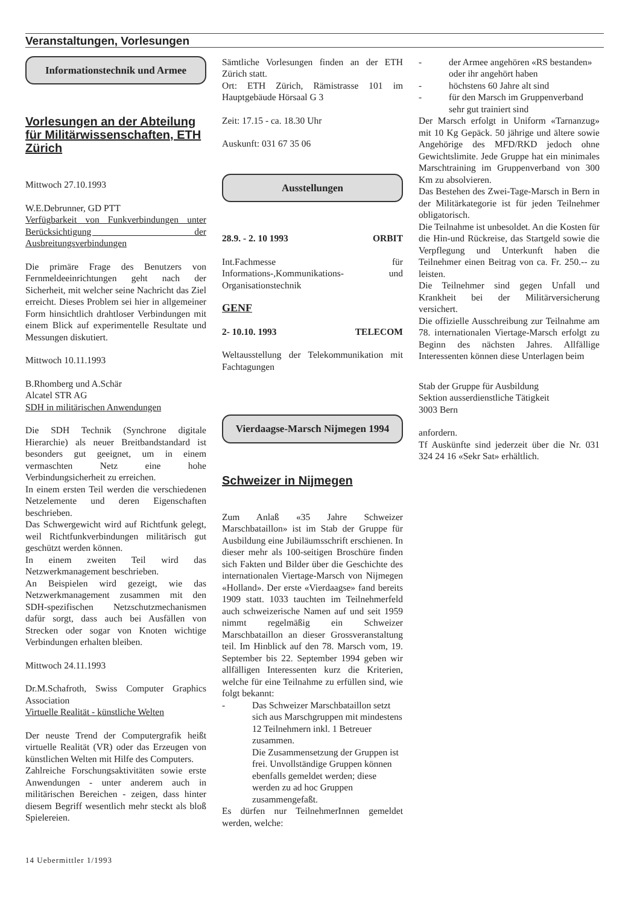Veranstaltungen, Vorlesungen
Informationstechnik und Armee
Vorlesungen an der Abteilung für Militärwissenschaften, ETH Zürich
Mittwoch 27.10.1993
W.E.Debrunner, GD PTT
Verfügbarkeit von Funkverbindungen unter Berücksichtigung der Ausbreitungsverbindungen
Die primäre Frage des Benutzers von Fernmeldeeinrichtungen geht nach der Sicherheit, mit welcher seine Nachricht das Ziel erreicht. Dieses Problem sei hier in allgemeiner Form hinsichtlich drahtloser Verbindungen mit einem Blick auf experimentelle Resultate und Messungen diskutiert.
Mittwoch 10.11.1993
B.Rhomberg und A.Schär
Alcatel STR AG
SDH in militärischen Anwendungen
Die SDH Technik (Synchrone digitale Hierarchie) als neuer Breitbandstandard ist besonders gut geeignet, um in einem vermaschten Netz eine hohe Verbindungsicherheit zu erreichen.
In einem ersten Teil werden die verschiedenen Netzelemente und deren Eigenschaften beschrieben.
Das Schwergewicht wird auf Richtfunk gelegt, weil Richtfunkverbindungen militärisch gut geschützt werden können.
In einem zweiten Teil wird das Netzwerkmanagement beschrieben.
An Beispielen wird gezeigt, wie das Netzwerkmanagement zusammen mit den SDH-spezifischen Netzschutzmechanismen dafür sorgt, dass auch bei Ausfällen von Strecken oder sogar von Knoten wichtige Verbindungen erhalten bleiben.
Mittwoch 24.11.1993
Dr.M.Schafroth, Swiss Computer Graphics Association
Virtuelle Realität - künstliche Welten
Der neuste Trend der Computergrafik heißt virtuelle Realität (VR) oder das Erzeugen von künstlichen Welten mit Hilfe des Computers.
Zahlreiche Forschungsaktivitäten sowie erste Anwendungen - unter anderem auch in militärischen Bereichen - zeigen, dass hinter diesem Begriff wesentlich mehr steckt als bloß Spielereien.
Sämtliche Vorlesungen finden an der ETH Zürich statt.
Ort: ETH Zürich, Rämistrasse 101 im Hauptgebäude Hörsaal G 3
Zeit: 17.15 - ca. 18.30 Uhr
Auskunft: 031 67 35 06
Ausstellungen
28.9. - 2. 10 1993 ORBIT
Int.Fachmesse für Informations-,Kommunikations- und Organisationstechnik
GENF
2- 10.10. 1993 TELECOM
Weltausstellung der Telekommunikation mit Fachtagungen
Vierdaagse-Marsch Nijmegen 1994
Schweizer in Nijmegen
Zum Anlaß «35 Jahre Schweizer Marschbataillon» ist im Stab der Gruppe für Ausbildung eine Jubiläumsschrift erschienen. In dieser mehr als 100-seitigen Broschüre finden sich Fakten und Bilder über die Geschichte des internationalen Viertage-Marsch von Nijmegen «Holland». Der erste «Vierdaagse» fand bereits 1909 statt. 1033 tauchten im Teilnehmerfeld auch schweizerische Namen auf und seit 1959 nimmt regelmäßig ein Schweizer Marschbataillon an dieser Grossveranstaltung teil. Im Hinblick auf den 78. Marsch vom, 19. September bis 22. September 1994 geben wir allfälligen Interessenten kurz die Kriterien, welche für eine Teilnahme zu erfüllen sind, wie folgt bekannt:
- Das Schweizer Marschbataillon setzt sich aus Marschgruppen mit mindestens 12 Teilnehmern inkl. 1 Betreuer zusammen.
Die Zusammensetzung der Gruppen ist frei. Unvollständige Gruppen können ebenfalls gemeldet werden; diese werden zu ad hoc Gruppen zusammengefaßt.
Es dürfen nur TeilnehmerInnen gemeldet werden, welche:
- der Armee angehören «RS bestanden» oder ihr angehört haben
- höchstens 60 Jahre alt sind
- für den Marsch im Gruppenverband sehr gut trainiert sind
Der Marsch erfolgt in Uniform «Tarnanzug» mit 10 Kg Gepäck. 50 jährige und ältere sowie Angehörige des MFD/RKD jedoch ohne Gewichtslimite. Jede Gruppe hat ein minimales Marschtraining im Gruppenverband von 300 Km zu absolvieren.
Das Bestehen des Zwei-Tage-Marsch in Bern in der Militärkategorie ist für jeden Teilnehmer obligatorisch.
Die Teilnahme ist unbesoldet. An die Kosten für die Hin-und Rückreise, das Startgeld sowie die Verpflegung und Unterkunft haben die Teilnehmer einen Beitrag von ca. Fr. 250.-- zu leisten.
Die Teilnehmer sind gegen Unfall und Krankheit bei der Militärversicherung versichert.
Die offizielle Ausschreibung zur Teilnahme am 78. internationalen Viertage-Marsch erfolgt zu Beginn des nächsten Jahres. Allfällige Interessenten können diese Unterlagen beim
Stab der Gruppe für Ausbildung
Sektion ausserdienstliche Tätigkeit
3003 Bern
anfordern.
Tf Auskünfte sind jederzeit über die Nr. 031 324 24 16 «Sekr Sat» erhältlich.
14 Uebermittler 1/1993